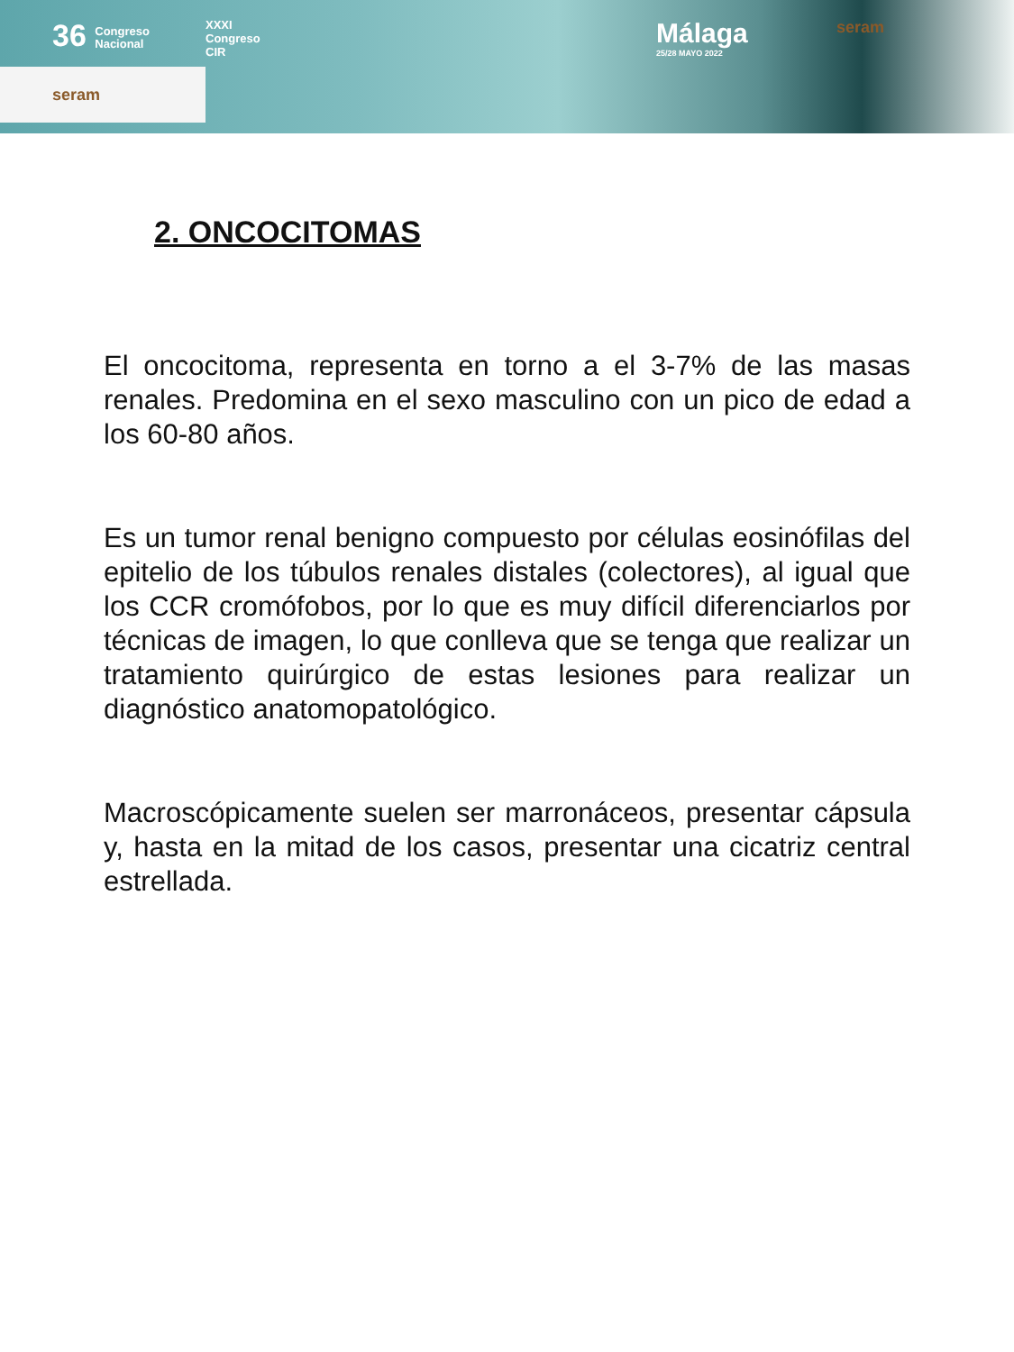36 Congreso
Nacional
XXXI
Congreso
CIR
Málaga
25/28 MAYO 2022
seram
seram
2. ONCOCITOMAS
El oncocitoma, representa en torno a el 3-7% de las masas renales. Predomina en el sexo masculino con un pico de edad a los 60-80 años.
Es un tumor renal benigno compuesto por células eosinófilas del epitelio de los túbulos renales distales (colectores), al igual que los CCR cromófobos, por lo que es muy difícil diferenciarlos por técnicas de imagen, lo que conlleva que se tenga que realizar un tratamiento quirúrgico de estas lesiones para realizar un diagnóstico anatomopatológico.
Macroscópicamente suelen ser marronáceos, presentar cápsula y, hasta en la mitad de los casos, presentar una cicatriz central estrellada.